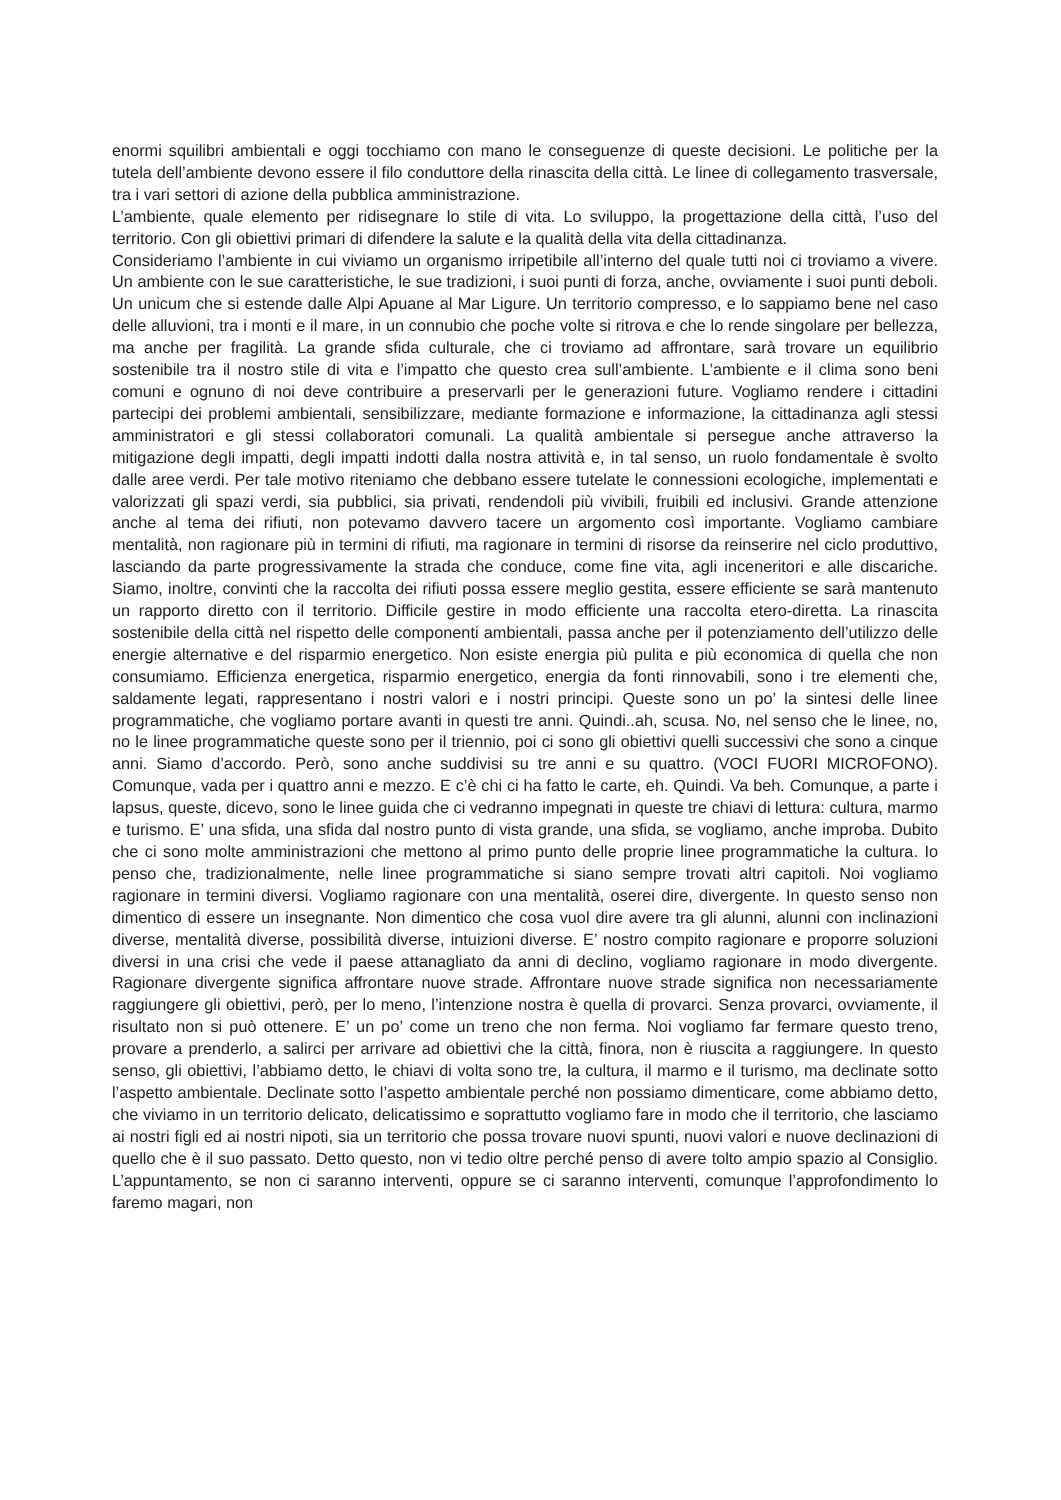enormi squilibri ambientali e oggi tocchiamo con mano le conseguenze di queste decisioni. Le politiche per la tutela dell’ambiente devono essere il filo conduttore della rinascita della città. Le linee di collegamento trasversale, tra i vari settori di azione della pubblica amministrazione.
L’ambiente, quale elemento per ridisegnare lo stile di vita. Lo sviluppo, la progettazione della città, l’uso del territorio. Con gli obiettivi primari di difendere la salute e la qualità della vita della cittadinanza.
Consideriamo l’ambiente in cui viviamo un organismo irripetibile all’interno del quale tutti noi ci troviamo a vivere. Un ambiente con le sue caratteristiche, le sue tradizioni, i suoi punti di forza, anche, ovviamente i suoi punti deboli. Un unicum che si estende dalle Alpi Apuane al Mar Ligure. Un territorio compresso, e lo sappiamo bene nel caso delle alluvioni, tra i monti e il mare, in un connubio che poche volte si ritrova e che lo rende singolare per bellezza, ma anche per fragilità. La grande sfida culturale, che ci troviamo ad affrontare, sarà trovare un equilibrio sostenibile tra il nostro stile di vita e l’impatto che questo crea sull’ambiente. L’ambiente e il clima sono beni comuni e ognuno di noi deve contribuire a preservarli per le generazioni future. Vogliamo rendere i cittadini partecipi dei problemi ambientali, sensibilizzare, mediante formazione e informazione, la cittadinanza agli stessi amministratori e gli stessi collaboratori comunali. La qualità ambientale si persegue anche attraverso la mitigazione degli impatti, degli impatti indotti dalla nostra attività e, in tal senso, un ruolo fondamentale è svolto dalle aree verdi. Per tale motivo riteniamo che debbano essere tutelate le connessioni ecologiche, implementati e valorizzati gli spazi verdi, sia pubblici, sia privati, rendendoli più vivibili, fruibili ed inclusivi. Grande attenzione anche al tema dei rifiuti, non potevamo davvero tacere un argomento così importante. Vogliamo cambiare mentalità, non ragionare più in termini di rifiuti, ma ragionare in termini di risorse da reinserire nel ciclo produttivo, lasciando da parte progressivamente la strada che conduce, come fine vita, agli inceneritori e alle discariche. Siamo, inoltre, convinti che la raccolta dei rifiuti possa essere meglio gestita, essere efficiente se sarà mantenuto un rapporto diretto con il territorio. Difficile gestire in modo efficiente una raccolta etero-diretta. La rinascita sostenibile della città nel rispetto delle componenti ambientali, passa anche per il potenziamento dell’utilizzo delle energie alternative e del risparmio energetico. Non esiste energia più pulita e più economica di quella che non consumiamo. Efficienza energetica, risparmio energetico, energia da fonti rinnovabili, sono i tre elementi che, saldamente legati, rappresentano i nostri valori e i nostri principi. Queste sono un po’ la sintesi delle linee programmatiche, che vogliamo portare avanti in questi tre anni. Quindi..ah, scusa. No, nel senso che le linee, no, no le linee programmatiche queste sono per il triennio, poi ci sono gli obiettivi quelli successivi che sono a cinque anni. Siamo d’accordo. Però, sono anche suddivisi su tre anni e su quattro. (VOCI FUORI MICROFONO). Comunque, vada per i quattro anni e mezzo. E c’è chi ci ha fatto le carte, eh. Quindi. Va beh. Comunque, a parte i lapsus, queste, dicevo, sono le linee guida che ci vedranno impegnati in queste tre chiavi di lettura: cultura, marmo e turismo. E’ una sfida, una sfida dal nostro punto di vista grande, una sfida, se vogliamo, anche improba. Dubito che ci sono molte amministrazioni che mettono al primo punto delle proprie linee programmatiche la cultura. Io penso che, tradizionalmente, nelle linee programmatiche si siano sempre trovati altri capitoli. Noi vogliamo ragionare in termini diversi. Vogliamo ragionare con una mentalità, oserei dire, divergente. In questo senso non dimentico di essere un insegnante. Non dimentico che cosa vuol dire avere tra gli alunni, alunni con inclinazioni diverse, mentalità diverse, possibilità diverse, intuizioni diverse. E’ nostro compito ragionare e proporre soluzioni diversi in una crisi che vede il paese attanagliato da anni di declino, vogliamo ragionare in modo divergente. Ragionare divergente significa affrontare nuove strade. Affrontare nuove strade significa non necessariamente raggiungere gli obiettivi, però, per lo meno, l’intenzione nostra è quella di provarci. Senza provarci, ovviamente, il risultato non si può ottenere. E’ un po’ come un treno che non ferma. Noi vogliamo far fermare questo treno, provare a prenderlo, a salirci per arrivare ad obiettivi che la città, finora, non è riuscita a raggiungere. In questo senso, gli obiettivi, l’abbiamo detto, le chiavi di volta sono tre, la cultura, il marmo e il turismo, ma declinate sotto l’aspetto ambientale. Declinate sotto l’aspetto ambientale perché non possiamo dimenticare, come abbiamo detto, che viviamo in un territorio delicato, delicatissimo e soprattutto vogliamo fare in modo che il territorio, che lasciamo ai nostri figli ed ai nostri nipoti, sia un territorio che possa trovare nuovi spunti, nuovi valori e nuove declinazioni di quello che è il suo passato. Detto questo, non vi tedio oltre perché penso di avere tolto ampio spazio al Consiglio. L’appuntamento, se non ci saranno interventi, oppure se ci saranno interventi, comunque l’approfondimento lo faremo magari, non